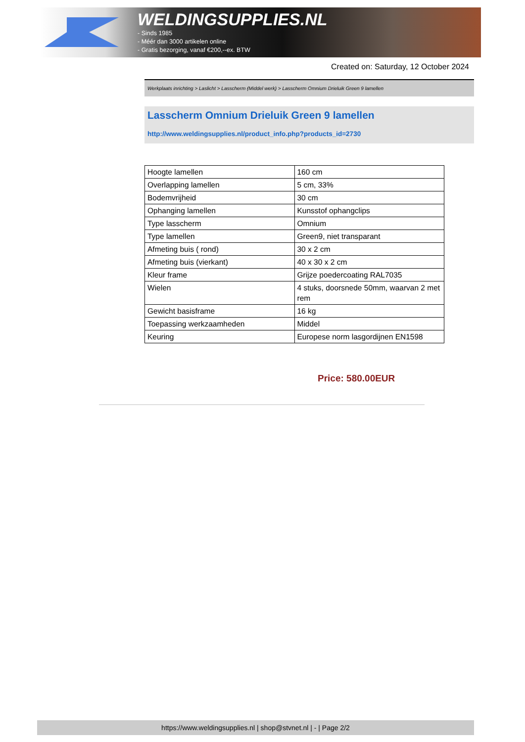WELDINGSUPPLIES.NL
- Sinds 1985
- Méér dan 3000 artikelen online
- Gratis bezorging, vanaf €200,--ex. BTW
Created on: Saturday, 12 October 2024
Werkplaats inrichting > Laslicht > Lasscherm (Middel werk) > Lasscherm Omnium Drieluik Green 9 lamellen
Lasscherm Omnium Drieluik Green 9 lamellen
http://www.weldingsupplies.nl/product_info.php?products_id=2730
| Hoogte lamellen | 160 cm |
| Overlapping lamellen | 5 cm, 33% |
| Bodemvrijheid | 30 cm |
| Ophanging lamellen | Kunsstof ophangclips |
| Type lasscherm | Omnium |
| Type lamellen | Green9, niet transparant |
| Afmeting buis ( rond) | 30 x 2 cm |
| Afmeting buis (vierkant) | 40 x 30 x 2 cm |
| Kleur frame | Grijze poedercoating RAL7035 |
| Wielen | 4 stuks, doorsnede 50mm, waarvan 2 met rem |
| Gewicht basisframe | 16 kg |
| Toepassing werkzaamheden | Middel |
| Keuring | Europese norm lasgordijnen EN1598 |
Price: 580.00EUR
https://www.weldingsupplies.nl | shop@stvnet.nl | - | Page 2/2